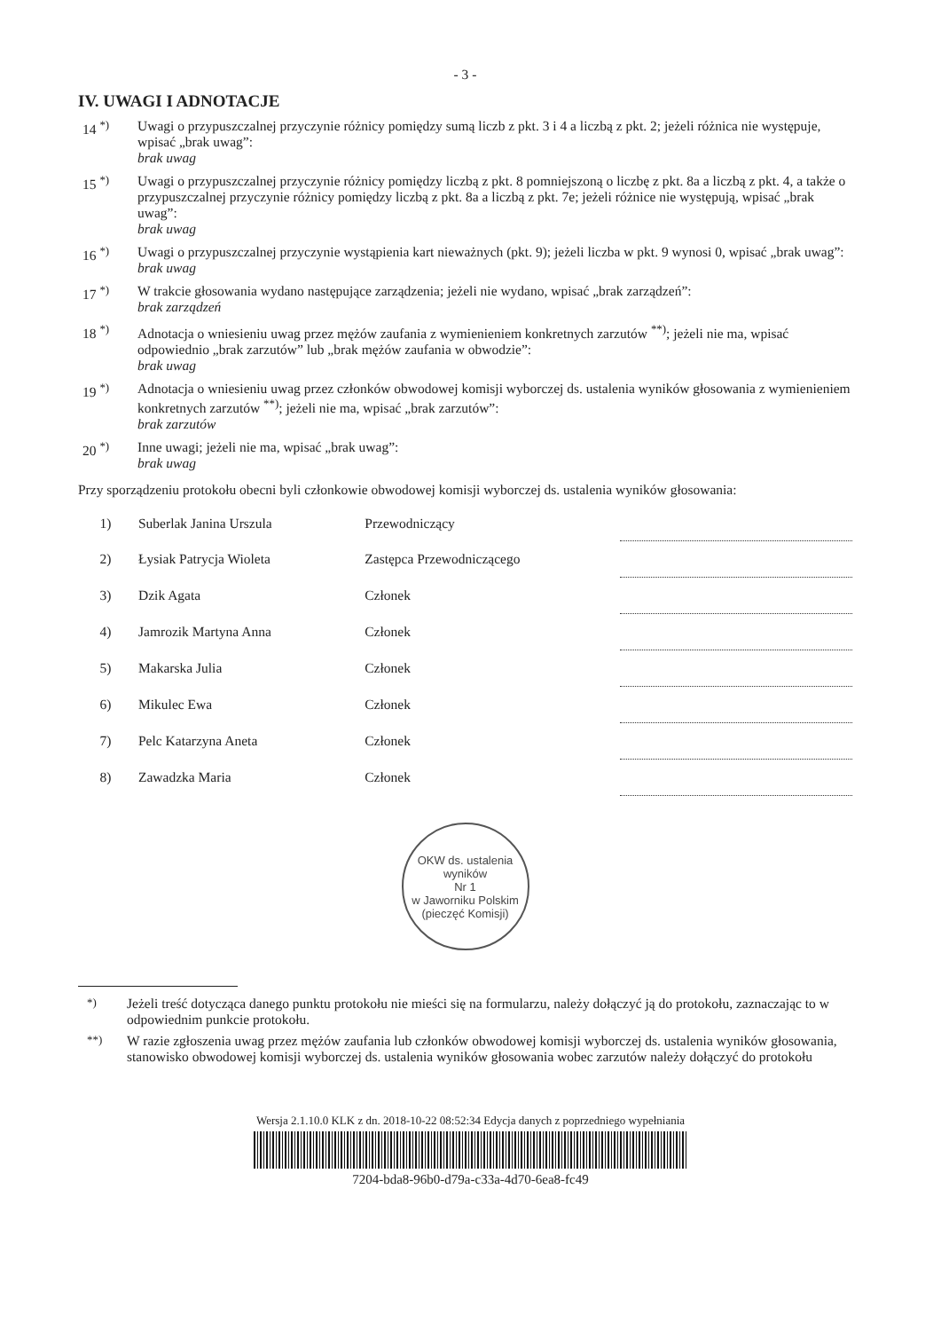- 3 -
IV. UWAGI I ADNOTACJE
14 <sup>*)</sup> Uwagi o przypuszczalnej przyczynie różnicy pomiędzy sumą liczb z pkt. 3 i 4 a liczbą z pkt. 2; jeżeli różnica nie występuje, wpisać „brak uwag”:
brak uwag
15 <sup>*)</sup> Uwagi o przypuszczalnej przyczynie różnicy pomiędzy liczbą z pkt. 8 pomniejszoną o liczbę z pkt. 8a a liczbą z pkt. 4, a także o przypuszczalnej przyczynie różnicy pomiędzy liczbą z pkt. 8a a liczbą z pkt. 7e; jeżeli różnice nie występują, wpisać „brak uwag”:
brak uwag
16 <sup>*)</sup> Uwagi o przypuszczalnej przyczynie wystąpienia kart nieważnych (pkt. 9); jeżeli liczba w pkt. 9 wynosi 0, wpisać „brak uwag”:
brak uwag
17 <sup>*)</sup> W trakcie głosowania wydano następujące zarządzenia; jeżeli nie wydano, wpisać „brak zarządzeń”:
brak zarządzeń
18 <sup>*)</sup> Adnotacja o wniesieniu uwag przez mężów zaufania z wymienieniem konkretnych zarzutów <sup>**)</sup>; jeżeli nie ma, wpisać odpowiednio „brak zarzutów” lub „brak mężów zaufania w obwodzie”:
brak uwag
19 <sup>*)</sup> Adnotacja o wniesieniu uwag przez członków obwodowej komisji wyborczej ds. ustalenia wyników głosowania z wymienieniem konkretnych zarzutów <sup>**)</sup>; jeżeli nie ma, wpisać „brak zarzutów”:
brak zarzutów
20 <sup>*)</sup> Inne uwagi; jeżeli nie ma, wpisać „brak uwag”:
brak uwag
Przy sporządzeniu protokołu obecni byli członkowie obwodowej komisji wyborczej ds. ustalenia wyników głosowania:
| 1) | Suberlak Janina Urszula | Przewodniczący | |
| 2) | Łysiak Patrycja Wioleta | Zastępca Przewodniczącego | |
| 3) | Dzik Agata | Członek | |
| 4) | Jamrozik Martyna Anna | Członek | |
| 5) | Makarska Julia | Członek | |
| 6) | Mikulec Ewa | Członek | |
| 7) | Pelc Katarzyna Aneta | Członek | |
| 8) | Zawadzka Maria | Członek | |
OKW ds. ustalenia wyników
Nr 1
w Jaworniku Polskim
(pieczęć Komisji)
<sup>*)</sup> Jeżeli treść dotycząca danego punktu protokołu nie mieści się na formularzu, należy dołączyć ją do protokołu, zaznaczając to w odpowiednim punkcie protokołu.
<sup>**)</sup> W razie zgłoszenia uwag przez mężów zaufania lub członków obwodowej komisji wyborczej ds. ustalenia wyników głosowania, stanowisko obwodowej komisji wyborczej ds. ustalenia wyników głosowania wobec zarzutów należy dołączyć do protokołu
Wersja 2.1.10.0 KLK z dn. 2018-10-22 08:52:34 Edycja danych z poprzedniego wypełniania
7204-bda8-96b0-d79a-c33a-4d70-6ea8-fc49